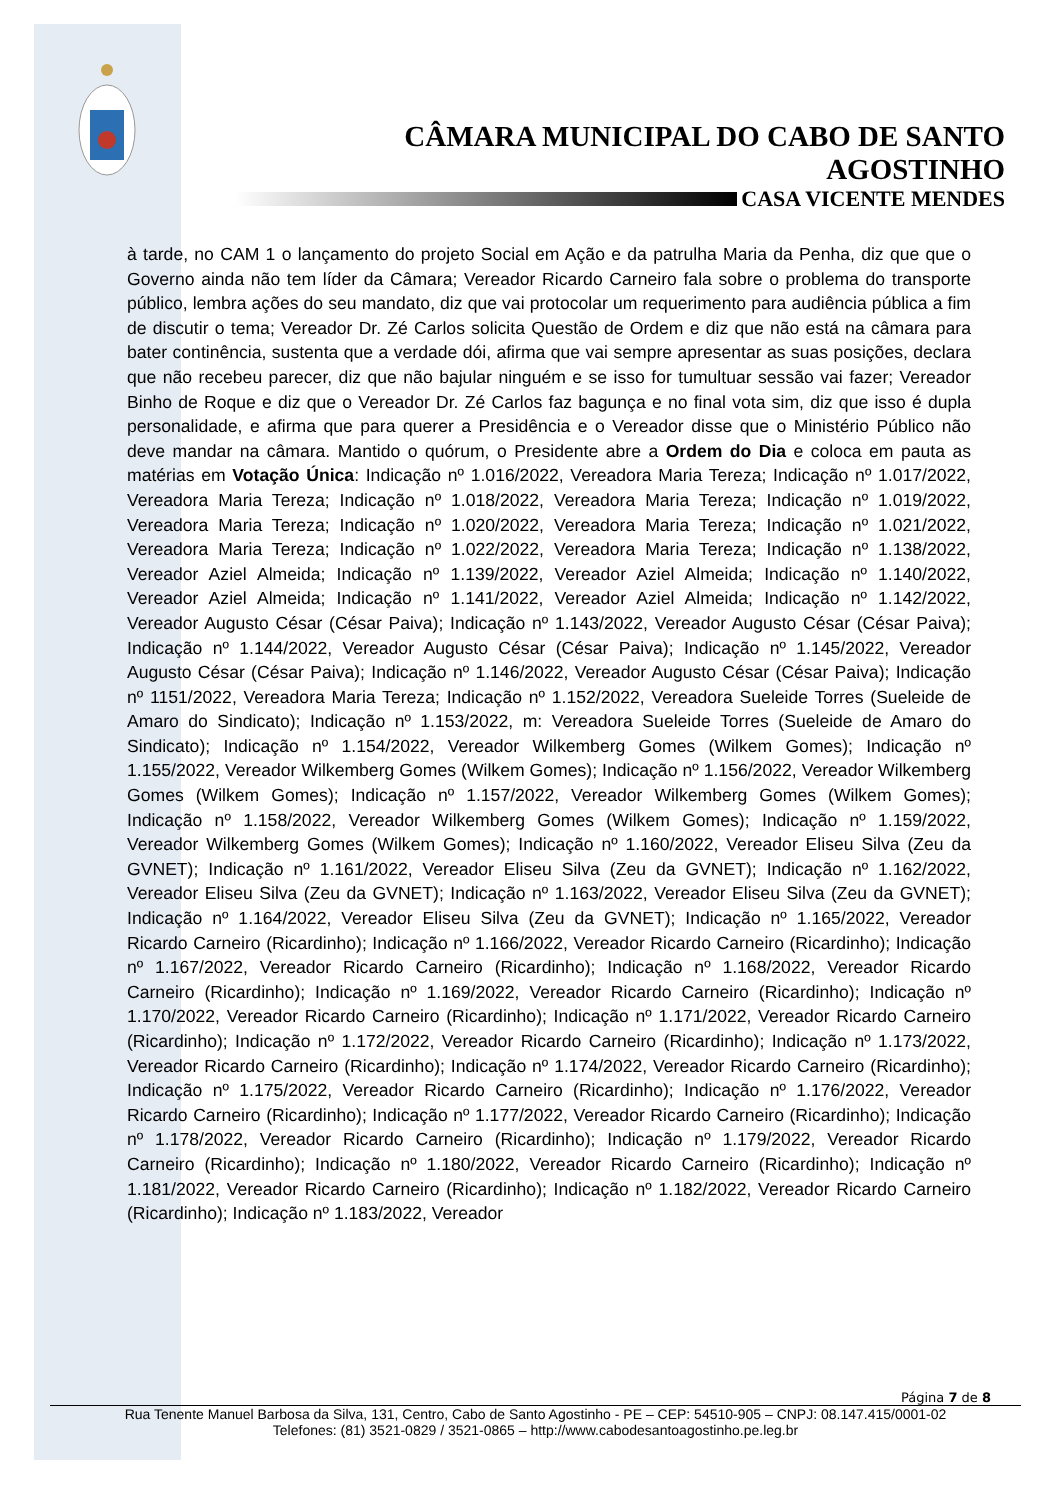CÂMARA MUNICIPAL DO CABO DE SANTO AGOSTINHO
CASA VICENTE MENDES
à tarde, no CAM 1 o lançamento do projeto Social em Ação e da patrulha Maria da Penha, diz que que o Governo ainda não tem líder da Câmara; Vereador Ricardo Carneiro fala sobre o problema do transporte público, lembra ações do seu mandato, diz que vai protocolar um requerimento para audiência pública a fim de discutir o tema; Vereador Dr. Zé Carlos solicita Questão de Ordem e diz que não está na câmara para bater continência, sustenta que a verdade dói, afirma que vai sempre apresentar as suas posições, declara que não recebeu parecer, diz que não bajular ninguém e se isso for tumultuar sessão vai fazer; Vereador Binho de Roque e diz que o Vereador Dr. Zé Carlos faz bagunça e no final vota sim, diz que isso é dupla personalidade, e afirma que para querer a Presidência e o Vereador disse que o Ministério Público não deve mandar na câmara. Mantido o quórum, o Presidente abre a Ordem do Dia e coloca em pauta as matérias em Votação Única: Indicação nº 1.016/2022, Vereadora Maria Tereza; Indicação nº 1.017/2022, Vereadora Maria Tereza; Indicação nº 1.018/2022, Vereadora Maria Tereza; Indicação nº 1.019/2022, Vereadora Maria Tereza; Indicação nº 1.020/2022, Vereadora Maria Tereza; Indicação nº 1.021/2022, Vereadora Maria Tereza; Indicação nº 1.022/2022, Vereadora Maria Tereza; Indicação nº 1.138/2022, Vereador Aziel Almeida; Indicação nº 1.139/2022, Vereador Aziel Almeida; Indicação nº 1.140/2022, Vereador Aziel Almeida; Indicação nº 1.141/2022, Vereador Aziel Almeida; Indicação nº 1.142/2022, Vereador Augusto César (César Paiva); Indicação nº 1.143/2022, Vereador Augusto César (César Paiva); Indicação nº 1.144/2022, Vereador Augusto César (César Paiva); Indicação nº 1.145/2022, Vereador Augusto César (César Paiva); Indicação nº 1.146/2022, Vereador Augusto César (César Paiva); Indicação nº 1151/2022, Vereadora Maria Tereza; Indicação nº 1.152/2022, Vereadora Sueleide Torres (Sueleide de Amaro do Sindicato); Indicação nº 1.153/2022, m: Vereadora Sueleide Torres (Sueleide de Amaro do Sindicato); Indicação nº 1.154/2022, Vereador Wilkemberg Gomes (Wilkem Gomes); Indicação nº 1.155/2022, Vereador Wilkemberg Gomes (Wilkem Gomes); Indicação nº 1.156/2022, Vereador Wilkemberg Gomes (Wilkem Gomes); Indicação nº 1.157/2022, Vereador Wilkemberg Gomes (Wilkem Gomes); Indicação nº 1.158/2022, Vereador Wilkemberg Gomes (Wilkem Gomes); Indicação nº 1.159/2022, Vereador Wilkemberg Gomes (Wilkem Gomes); Indicação nº 1.160/2022, Vereador Eliseu Silva (Zeu da GVNET); Indicação nº 1.161/2022, Vereador Eliseu Silva (Zeu da GVNET); Indicação nº 1.162/2022, Vereador Eliseu Silva (Zeu da GVNET); Indicação nº 1.163/2022, Vereador Eliseu Silva (Zeu da GVNET); Indicação nº 1.164/2022, Vereador Eliseu Silva (Zeu da GVNET); Indicação nº 1.165/2022, Vereador Ricardo Carneiro (Ricardinho); Indicação nº 1.166/2022, Vereador Ricardo Carneiro (Ricardinho); Indicação nº 1.167/2022, Vereador Ricardo Carneiro (Ricardinho); Indicação nº 1.168/2022, Vereador Ricardo Carneiro (Ricardinho); Indicação nº 1.169/2022, Vereador Ricardo Carneiro (Ricardinho); Indicação nº 1.170/2022, Vereador Ricardo Carneiro (Ricardinho); Indicação nº 1.171/2022, Vereador Ricardo Carneiro (Ricardinho); Indicação nº 1.172/2022, Vereador Ricardo Carneiro (Ricardinho); Indicação nº 1.173/2022, Vereador Ricardo Carneiro (Ricardinho); Indicação nº 1.174/2022, Vereador Ricardo Carneiro (Ricardinho); Indicação nº 1.175/2022, Vereador Ricardo Carneiro (Ricardinho); Indicação nº 1.176/2022, Vereador Ricardo Carneiro (Ricardinho); Indicação nº 1.177/2022, Vereador Ricardo Carneiro (Ricardinho); Indicação nº 1.178/2022, Vereador Ricardo Carneiro (Ricardinho); Indicação nº 1.179/2022, Vereador Ricardo Carneiro (Ricardinho); Indicação nº 1.180/2022, Vereador Ricardo Carneiro (Ricardinho); Indicação nº 1.181/2022, Vereador Ricardo Carneiro (Ricardinho); Indicação nº 1.182/2022, Vereador Ricardo Carneiro (Ricardinho); Indicação nº 1.183/2022, Vereador
Página 7 de 8
Rua Tenente Manuel Barbosa da Silva, 131, Centro, Cabo de Santo Agostinho - PE – CEP: 54510-905 – CNPJ: 08.147.415/0001-02
Telefones: (81) 3521-0829 / 3521-0865 – http://www.cabodesantoagostinho.pe.leg.br